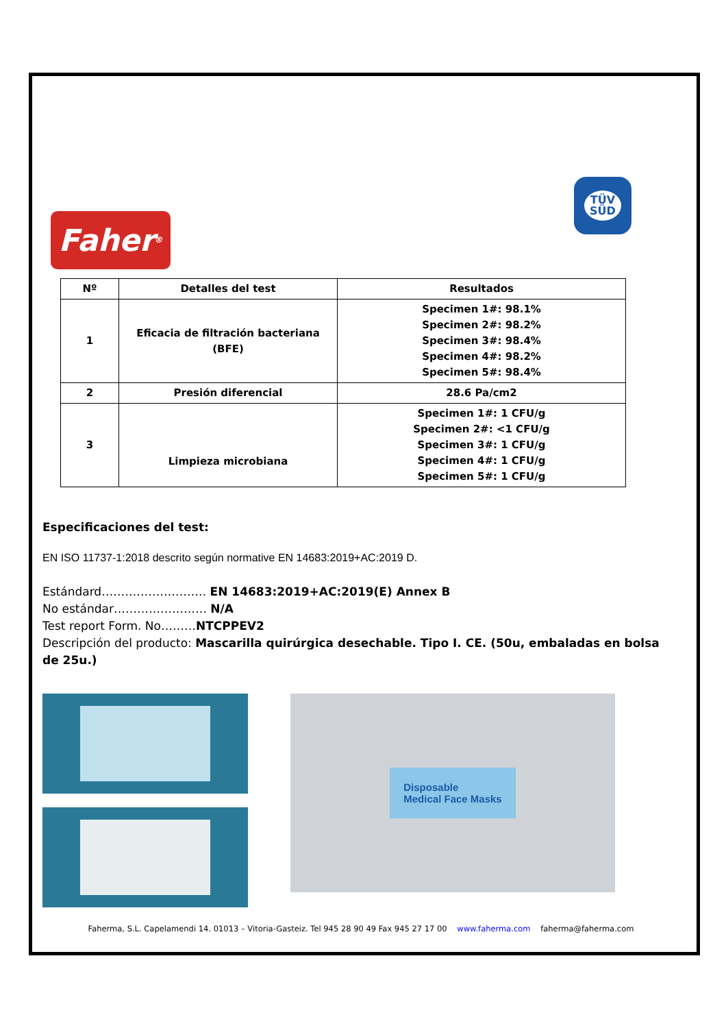Faher<sup>®</sup>
TÜV
SÜD
| Nº | Detalles del test | Resultados |
| --- | --- | --- |
| 1 | Eficacia de filtración bacteriana (BFE) | Specimen 1#: 98.1% Specimen 2#: 98.2% Specimen 3#: 98.4% Specimen 4#: 98.2% Specimen 5#: 98.4% |
| 2 | Presión diferencial | 28.6 Pa/cm2 |
| 3 | Limpieza microbiana | Specimen 1#: 1 CFU/g Specimen 2#: <1 CFU/g Specimen 3#: 1 CFU/g Specimen 4#: 1 CFU/g Specimen 5#: 1 CFU/g |
Especificaciones del test:
EN ISO 11737-1:2018 descrito según normative EN 14683:2019+AC:2019 D.
Estándard……………………… EN 14683:2019+AC:2019(E) Annex B
No estándar…………………… N/A
Test report Form. No………NTCPPEV2
Descripción del producto: Mascarilla quirúrgica desechable. Tipo I. CE. (50u, embaladas en bolsa de 25u.)
Disposable
Medical Face Masks
Faherma, S.L. Capelamendi 14. 01013 – Vitoria-Gasteiz. Tel 945 28 90 49 Fax 945 27 17 00 www.faherma.com faherma@faherma.com